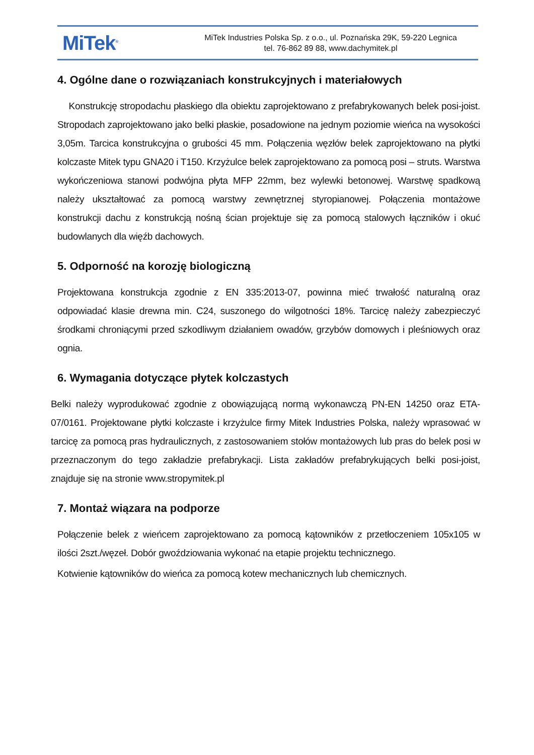MiTek<sup>®</sup>
MiTek Industries Polska Sp. z o.o., ul. Poznańska 29K, 59-220 Legnica
tel. 76-862 89 88, www.dachymitek.pl
4. Ogólne dane o rozwiązaniach konstrukcyjnych i materiałowych
Konstrukcję stropodachu płaskiego dla obiektu zaprojektowano z prefabrykowanych belek posi-joist. Stropodach zaprojektowano jako belki płaskie, posadowione na jednym poziomie wieńca na wysokości 3,05m. Tarcica konstrukcyjna o grubości 45 mm. Połączenia węzłów belek zaprojektowano na płytki kolczaste Mitek typu GNA20 i T150. Krzyżulce belek zaprojektowano za pomocą posi – struts. Warstwa wykończeniowa stanowi podwójna płyta MFP 22mm, bez wylewki betonowej. Warstwę spadkową należy ukształtować za pomocą warstwy zewnętrznej styropianowej. Połączenia montażowe konstrukcji dachu z konstrukcją nośną ścian projektuje się za pomocą stalowych łączników i okuć budowlanych dla więźb dachowych.
5. Odporność na korozję biologiczną
Projektowana konstrukcja zgodnie z EN 335:2013-07, powinna mieć trwałość naturalną oraz odpowiadać klasie drewna min. C24, suszonego do wilgotności 18%. Tarcicę należy zabezpieczyć środkami chroniącymi przed szkodliwym działaniem owadów, grzybów domowych i pleśniowych oraz ognia.
6. Wymagania dotyczące płytek kolczastych
Belki należy wyprodukować zgodnie z obowiązującą normą wykonawczą PN-EN 14250 oraz ETA-07/0161. Projektowane płytki kolczaste i krzyżulce firmy Mitek Industries Polska, należy wprasować w tarcicę za pomocą pras hydraulicznych, z zastosowaniem stołów montażowych lub pras do belek posi w przeznaczonym do tego zakładzie prefabrykacji. Lista zakładów prefabrykujących belki posi-joist, znajduje się na stronie www.stropymitek.pl
7. Montaż wiązara na podporze
Połączenie belek z wieńcem zaprojektowano za pomocą kątowników z przetłoczeniem 105x105 w ilości 2szt./węzeł. Dobór gwoździowania wykonać na etapie projektu technicznego.
Kotwienie kątowników do wieńca za pomocą kotew mechanicznych lub chemicznych.